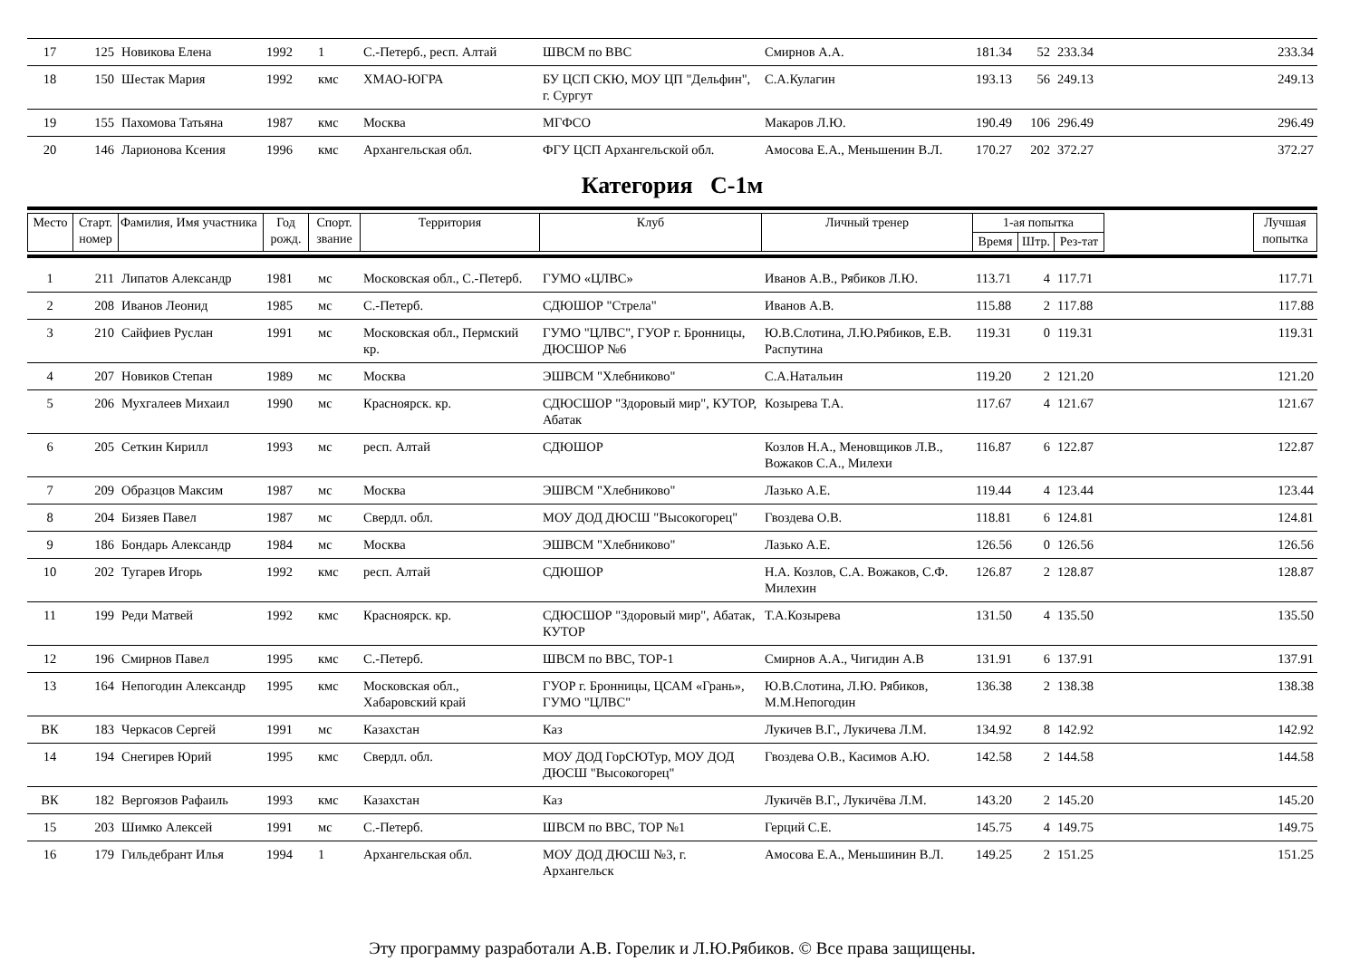| 17 | 125 | Новикова Елена | 1992 | 1 | С.-Петерб., респ. Алтай | ШВСМ по ВВС | Смирнов А.А. | 181.34 | 52 | 233.34 | | 233.34 |
| 18 | 150 | Шестак Мария | 1992 | кмс | ХМАО-ЮГРА | БУ ЦСП СКЮ, МОУ ЦП "Дельфин", г. Сургут | С.А.Кулагин | 193.13 | 56 | 249.13 | | 249.13 |
| 19 | 155 | Пахомова Татьяна | 1987 | кмс | Москва | МГФСО | Макаров Л.Ю. | 190.49 | 106 | 296.49 | | 296.49 |
| 20 | 146 | Ларионова Ксения | 1996 | кмс | Архангельская обл. | ФГУ ЦСП Архангельской обл. | Амосова Е.А., Меньшенин В.Л. | 170.27 | 202 | 372.27 | | 372.27 |
Категория С-1м
| Место | Старт. номер | Фамилия, Имя участника | Год рожд. | Спорт. звание | Территория | Клуб | Личный тренер | 1-ая попытка | | | | Лучшая попытка |
| --- | --- | --- | --- | --- | --- | --- | --- | --- | --- | --- | --- | --- |
| | | | | | | | | Время | Штр. | Рез-тат | | |
| 1 | 211 | Липатов Александр | 1981 | мс | Московская обл., С.-Петерб. | ГУМО «ЦЛВС» | Иванов А.В., Рябиков Л.Ю. | 113.71 | 4 | 117.71 | | 117.71 |
| 2 | 208 | Иванов Леонид | 1985 | мс | С.-Петерб. | СДЮШОР "Стрела" | Иванов А.В. | 115.88 | 2 | 117.88 | | 117.88 |
| 3 | 210 | Сайфиев Руслан | 1991 | мс | Московская обл., Пермский кр. | ГУМО "ЦЛВС", ГУОР г. Бронницы, ДЮСШОР №6 | Ю.В.Слотина, Л.Ю.Рябиков, Е.В. Распутина | 119.31 | 0 | 119.31 | | 119.31 |
| 4 | 207 | Новиков Степан | 1989 | мс | Москва | ЭШВСМ "Хлебниково" | С.А.Натальин | 119.20 | 2 | 121.20 | | 121.20 |
| 5 | 206 | Мухгалеев Михаил | 1990 | мс | Красноярск. кр. | СДЮСШОР "Здоровый мир", КУТОР, Абатак | Козырева Т.А. | 117.67 | 4 | 121.67 | | 121.67 |
| 6 | 205 | Сеткин Кирилл | 1993 | мс | респ. Алтай | СДЮШОР | Козлов Н.А., Меновщиков Л.В., Вожаков С.А., Милехи | 116.87 | 6 | 122.87 | | 122.87 |
| 7 | 209 | Образцов Максим | 1987 | мс | Москва | ЭШВСМ "Хлебниково" | Лазько А.Е. | 119.44 | 4 | 123.44 | | 123.44 |
| 8 | 204 | Бизяев Павел | 1987 | мс | Свердл. обл. | МОУ ДОД ДЮСШ "Высокогорец" | Гвоздева О.В. | 118.81 | 6 | 124.81 | | 124.81 |
| 9 | 186 | Бондарь Александр | 1984 | мс | Москва | ЭШВСМ "Хлебниково" | Лазько А.Е. | 126.56 | 0 | 126.56 | | 126.56 |
| 10 | 202 | Тугарев Игорь | 1992 | кмс | респ. Алтай | СДЮШОР | Н.А. Козлов, С.А. Вожаков, С.Ф. Милехин | 126.87 | 2 | 128.87 | | 128.87 |
| 11 | 199 | Реди Матвей | 1992 | кмс | Красноярск. кр. | СДЮСШОР "Здоровый мир", Абатак, КУТОР | Т.А.Козырева | 131.50 | 4 | 135.50 | | 135.50 |
| 12 | 196 | Смирнов Павел | 1995 | кмс | С.-Петерб. | ШВСМ по ВВС, ТОР-1 | Смирнов А.А., Чигидин А.В | 131.91 | 6 | 137.91 | | 137.91 |
| 13 | 164 | Непогодин Александр | 1995 | кмс | Московская обл., Хабаровский край | ГУОР г. Бронницы, ЦСАМ «Грань», ГУМО "ЦЛВС" | Ю.В.Слотина, Л.Ю. Рябиков, М.М.Непогодин | 136.38 | 2 | 138.38 | | 138.38 |
| ВК | 183 | Черкасов Сергей | 1991 | мс | Казахстан | Каз | Лукичев В.Г., Лукичева Л.М. | 134.92 | 8 | 142.92 | | 142.92 |
| 14 | 194 | Снегирев Юрий | 1995 | кмс | Свердл. обл. | МОУ ДОД ГорСЮТур, МОУ ДОД ДЮСШ "Высокогорец" | Гвоздева О.В., Касимов А.Ю. | 142.58 | 2 | 144.58 | | 144.58 |
| ВК | 182 | Вергоязов Рафаиль | 1993 | кмс | Казахстан | Каз | Лукичёв В.Г., Лукичёва Л.М. | 143.20 | 2 | 145.20 | | 145.20 |
| 15 | 203 | Шимко Алексей | 1991 | мс | С.-Петерб. | ШВСМ по ВВС, ТОР №1 | Герций С.Е. | 145.75 | 4 | 149.75 | | 149.75 |
| 16 | 179 | Гильдебрант Илья | 1994 | 1 | Архангельская обл. | МОУ ДОД ДЮСШ №3, г. Архангельск | Амосова Е.А., Меньшинин В.Л. | 149.25 | 2 | 151.25 | | 151.25 |
Эту программу разработали А.В. Горелик и Л.Ю.Рябиков. © Все права защищены.